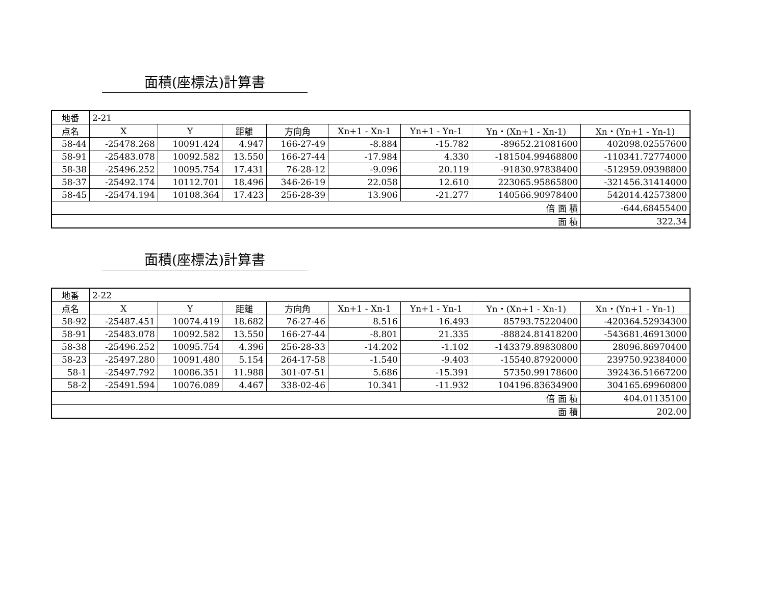面積(座標法)計算書
| 地番 | 2-21 | | | | | | | |
| 点名 | X | Y | 距離 | 方向角 | Xn+1 - Xn-1 | Yn+1 - Yn-1 | Yn・(Xn+1 - Xn-1) | Xn・(Yn+1 - Yn-1) |
| 58-44 | -25478.268 | 10091.424 | 4.947 | 166-27-49 | -8.884 | -15.782 | -89652.21081600 | 402098.02557600 |
| 58-91 | -25483.078 | 10092.582 | 13.550 | 166-27-44 | -17.984 | 4.330 | -181504.99468800 | -110341.72774000 |
| 58-38 | -25496.252 | 10095.754 | 17.431 | 76-28-12 | -9.096 | 20.119 | -91830.97838400 | -512959.09398800 |
| 58-37 | -25492.174 | 10112.701 | 18.496 | 346-26-19 | 22.058 | 12.610 | 223065.95865800 | -321456.31414000 |
| 58-45 | -25474.194 | 10108.364 | 17.423 | 256-28-39 | 13.906 | -21.277 | 140566.90978400 | 542014.42573800 |
| 倍 面 積 | | | | | | | | -644.68455400 |
| 面 積 | | | | | | | | 322.34 |
面積(座標法)計算書
| 地番 | 2-22 | | | | | | | |
| 点名 | X | Y | 距離 | 方向角 | Xn+1 - Xn-1 | Yn+1 - Yn-1 | Yn・(Xn+1 - Xn-1) | Xn・(Yn+1 - Yn-1) |
| 58-92 | -25487.451 | 10074.419 | 18.682 | 76-27-46 | 8.516 | 16.493 | 85793.75220400 | -420364.52934300 |
| 58-91 | -25483.078 | 10092.582 | 13.550 | 166-27-44 | -8.801 | 21.335 | -88824.81418200 | -543681.46913000 |
| 58-38 | -25496.252 | 10095.754 | 4.396 | 256-28-33 | -14.202 | -1.102 | -143379.89830800 | 28096.86970400 |
| 58-23 | -25497.280 | 10091.480 | 5.154 | 264-17-58 | -1.540 | -9.403 | -15540.87920000 | 239750.92384000 |
| 58-1 | -25497.792 | 10086.351 | 11.988 | 301-07-51 | 5.686 | -15.391 | 57350.99178600 | 392436.51667200 |
| 58-2 | -25491.594 | 10076.089 | 4.467 | 338-02-46 | 10.341 | -11.932 | 104196.83634900 | 304165.69960800 |
| 倍 面 積 | | | | | | | | 404.01135100 |
| 面 積 | | | | | | | | 202.00 |